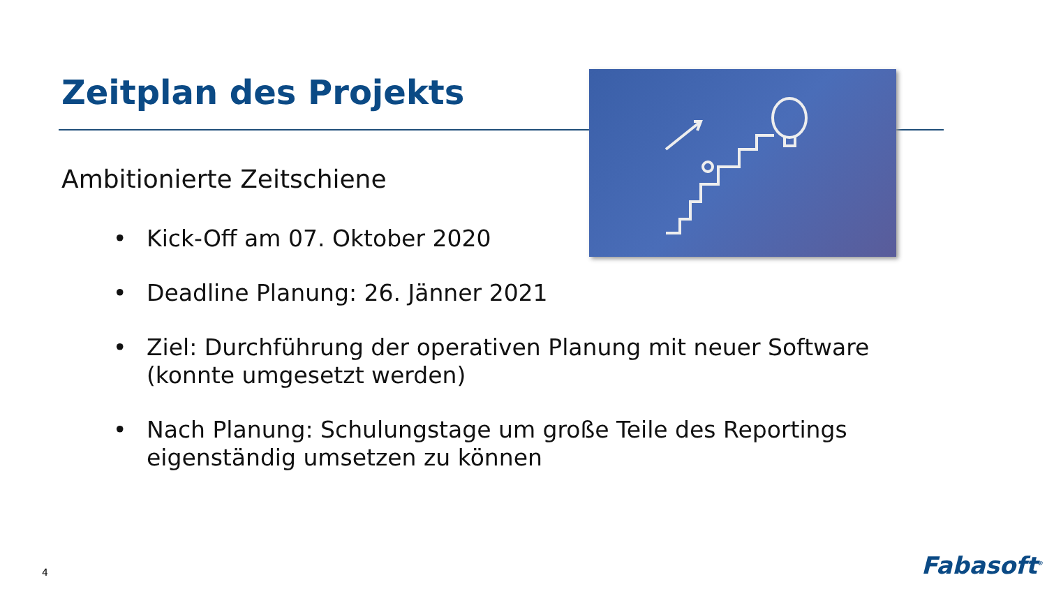Zeitplan des Projekts
Ambitionierte Zeitschiene
• Kick-Off am 07. Oktober 2020
• Deadline Planung: 26. Jänner 2021
• Ziel: Durchführung der operativen Planung mit neuer Software (konnte umgesetzt werden)
• Nach Planung: Schulungstage um große Teile des Reportings eigenständig umsetzen zu können
4 Fabasoft<sup>®</sup>